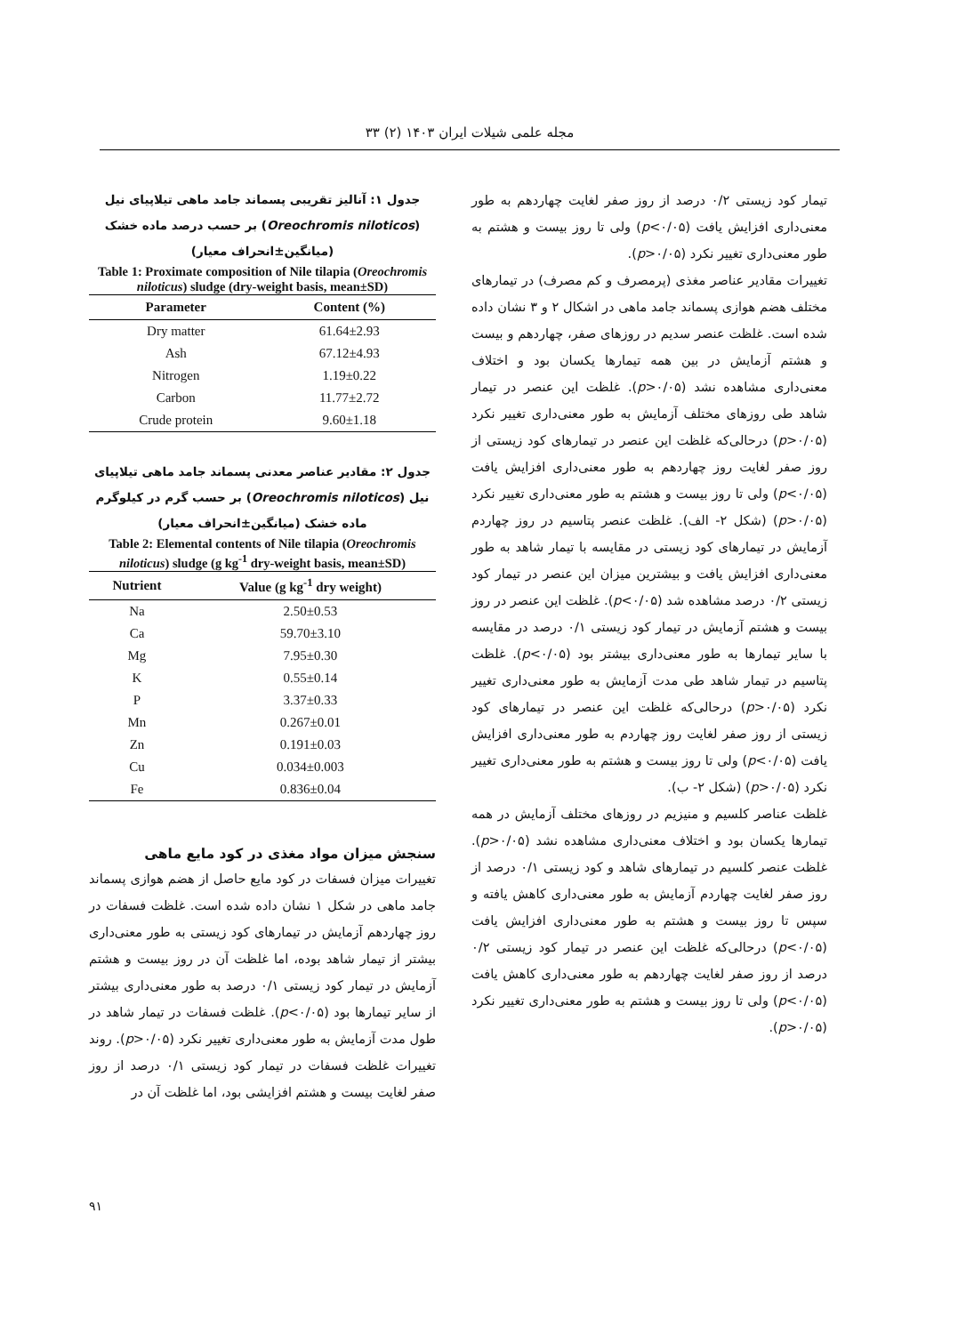مجله علمی شیلات ایران ۱۴۰۳ (۲) ۳۳
جدول ۱: آنالیز تقریبی پسماند جامد ماهی تیلاپیای نیل (Oreochromis niloticos) بر حسب درصد ماده خشک (میانگین±انحراف معیار)
Table 1: Proximate composition of Nile tilapia (Oreochromis niloticus) sludge (dry-weight basis, mean±SD)
| Parameter | Content (%) |
| --- | --- |
| Dry matter | 61.64±2.93 |
| Ash | 67.12±4.93 |
| Nitrogen | 1.19±0.22 |
| Carbon | 11.77±2.72 |
| Crude protein | 9.60±1.18 |
جدول ۲: مقادیر عناصر معدنی پسماند جامد ماهی تیلاپیای نیل (Oreochromis niloticos) بر حسب گرم در کیلوگرم ماده خشک (میانگین±انحراف معیار)
Table 2: Elemental contents of Nile tilapia (Oreochromis niloticus) sludge (g kg<sup>-1</sup> dry-weight basis, mean±SD)
| Nutrient | Value (g kg<sup>-1</sup> dry weight) |
| --- | --- |
| Na | 2.50±0.53 |
| Ca | 59.70±3.10 |
| Mg | 7.95±0.30 |
| K | 0.55±0.14 |
| P | 3.37±0.33 |
| Mn | 0.267±0.01 |
| Zn | 0.191±0.03 |
| Cu | 0.034±0.003 |
| Fe | 0.836±0.04 |
سنجش میزان مواد مغذی در کود مایع ماهی
تغییرات میزان فسفات در کود مایع حاصل از هضم هوازی پسماند جامد ماهی در شکل ۱ نشان داده شده است. غلظت فسفات در روز چهاردهم آزمایش در تیمارهای کود زیستی به طور معنی‌داری بیشتر از تیمار شاهد بوده، اما غلظت آن در روز بیست و هشتم آزمایش در تیمار کود زیستی ۰/۱ درصد به طور معنی‌داری بیشتر از سایر تیمارها بود (p<۰/۰۵). غلظت فسفات در تیمار شاهد در طول مدت آزمایش به طور معنی‌داری تغییر نکرد (p>۰/۰۵). روند تغییرات غلظت فسفات در تیمار کود زیستی ۰/۱ درصد از روز صفر لغایت بیست و هشتم افزایشی بود، اما غلظت آن در
تیمار کود زیستی ۰/۲ درصد از روز صفر لغایت چهاردهم به طور معنی‌داری افزایش یافت (p<۰/۰۵) ولی تا روز بیست و هشتم به طور معنی‌داری تغییر نکرد (p>۰/۰۵).
تغییرات مقادیر عناصر مغذی (پرمصرف و کم مصرف) در تیمارهای مختلف هضم هوازی پسماند جامد ماهی در اشکال ۲ و ۳ نشان داده شده است. غلظت عنصر سدیم در روزهای صفر، چهاردهم و بیست و هشتم آزمایش در بین همه تیمارها یکسان بود و اختلاف معنی‌داری مشاهده نشد (p>۰/۰۵). غلظت این عنصر در تیمار شاهد طی روزهای مختلف آزمایش به طور معنی‌داری تغییر نکرد (p>۰/۰۵) درحالی‌که غلظت این عنصر در تیمارهای کود زیستی از روز صفر لغایت روز چهاردهم به طور معنی‌داری افزایش یافت (p<۰/۰۵) ولی تا روز بیست و هشتم به طور معنی‌داری تغییر نکرد (p>۰/۰۵) (شکل ۲- الف). غلظت عنصر پتاسیم در روز چهاردم آزمایش در تیمارهای کود زیستی در مقایسه با تیمار شاهد به طور معنی‌داری افزایش یافت و بیشترین میزان این عنصر در تیمار کود زیستی ۰/۲ درصد مشاهده شد (p<۰/۰۵). غلظت این عنصر در روز بیست و هشتم آزمایش در تیمار کود زیستی ۰/۱ درصد در مقایسه با سایر تیمارها به طور معنی‌داری بیشتر بود (p<۰/۰۵). غلظت پتاسیم در تیمار شاهد طی مدت آزمایش به طور معنی‌داری تغییر نکرد (p>۰/۰۵) درحالی‌که غلظت این عنصر در تیمارهای کود زیستی از روز صفر لغایت روز چهاردم به طور معنی‌داری افزایش یافت (p<۰/۰۵) ولی تا روز بیست و هشتم به طور معنی‌داری تغییر نکرد (p>۰/۰۵) (شکل ۲- ب).
غلظت عناصر کلسیم و منیزیم در روزهای مختلف آزمایش در همه تیمارها یکسان بود و اختلاف معنی‌داری مشاهده نشد (p>۰/۰۵). غلظت عنصر کلسیم در تیمارهای شاهد و کود زیستی ۰/۱ درصد از روز صفر لغایت چهاردم آزمایش به طور معنی‌داری کاهش یافته و سپس تا روز بیست و هشتم به طور معنی‌داری افزایش یافت (p<۰/۰۵) درحالی‌که غلظت این عنصر در تیمار کود زیستی ۰/۲ درصد از روز صفر لغایت چهاردهم به طور معنی‌داری کاهش یافت (p<۰/۰۵) ولی تا روز بیست و هشتم به طور معنی‌داری تغییر نکرد (p>۰/۰۵).
۹۱